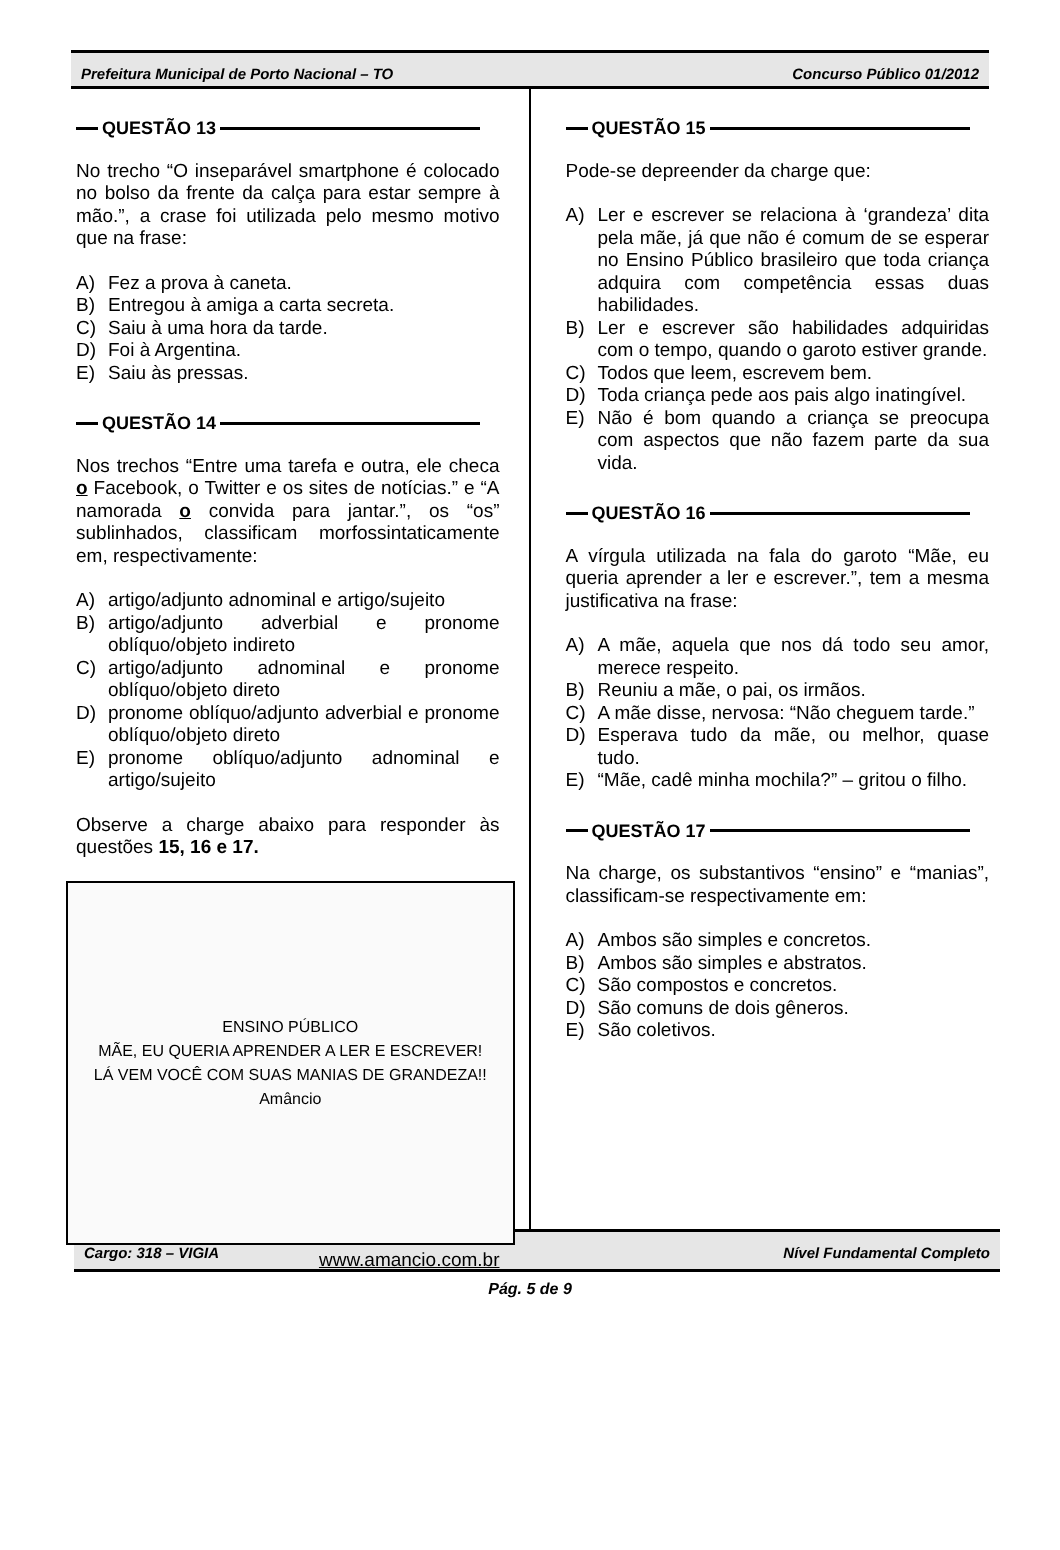Prefeitura Municipal de Porto Nacional – TO Concurso Público 01/2012
QUESTÃO 13
No trecho “O inseparável smartphone é colocado no bolso da frente da calça para estar sempre à mão.”, a crase foi utilizada pelo mesmo motivo que na frase:
A) Fez a prova à caneta.
B) Entregou à amiga a carta secreta.
C) Saiu à uma hora da tarde.
D) Foi à Argentina.
E) Saiu às pressas.
QUESTÃO 14
Nos trechos “Entre uma tarefa e outra, ele checa o Facebook, o Twitter e os sites de notícias.” e “A namorada o convida para jantar.”, os “os” sublinhados, classificam morfossintaticamente em, respectivamente:
A) artigo/adjunto adnominal e artigo/sujeito
B) artigo/adjunto adverbial e pronome oblíquo/objeto indireto
C) artigo/adjunto adnominal e pronome oblíquo/objeto direto
D) pronome oblíquo/adjunto adverbial e pronome oblíquo/objeto direto
E) pronome oblíquo/adjunto adnominal e artigo/sujeito
Observe a charge abaixo para responder às questões 15, 16 e 17.
ENSINO PÚBLICO
MÃE, EU QUERIA APRENDER A LER E ESCREVER!
LÁ VEM VOCÊ COM SUAS MANIAS DE GRANDEZA!!
Amâncio
www.amancio.com.br
QUESTÃO 15
Pode-se depreender da charge que:
A) Ler e escrever se relaciona à ‘grandeza’ dita pela mãe, já que não é comum de se esperar no Ensino Público brasileiro que toda criança adquira com competência essas duas habilidades.
B) Ler e escrever são habilidades adquiridas com o tempo, quando o garoto estiver grande.
C) Todos que leem, escrevem bem.
D) Toda criança pede aos pais algo inatingível.
E) Não é bom quando a criança se preocupa com aspectos que não fazem parte da sua vida.
QUESTÃO 16
A vírgula utilizada na fala do garoto “Mãe, eu queria aprender a ler e escrever.”, tem a mesma justificativa na frase:
A) A mãe, aquela que nos dá todo seu amor, merece respeito.
B) Reuniu a mãe, o pai, os irmãos.
C) A mãe disse, nervosa: “Não cheguem tarde.”
D) Esperava tudo da mãe, ou melhor, quase tudo.
E) “Mãe, cadê minha mochila?” – gritou o filho.
QUESTÃO 17
Na charge, os substantivos “ensino” e “manias”, classificam-se respectivamente em:
A) Ambos são simples e concretos.
B) Ambos são simples e abstratos.
C) São compostos e concretos.
D) São comuns de dois gêneros.
E) São coletivos.
Cargo: 318 – VIGIA Nível Fundamental Completo
Pág. 5 de 9